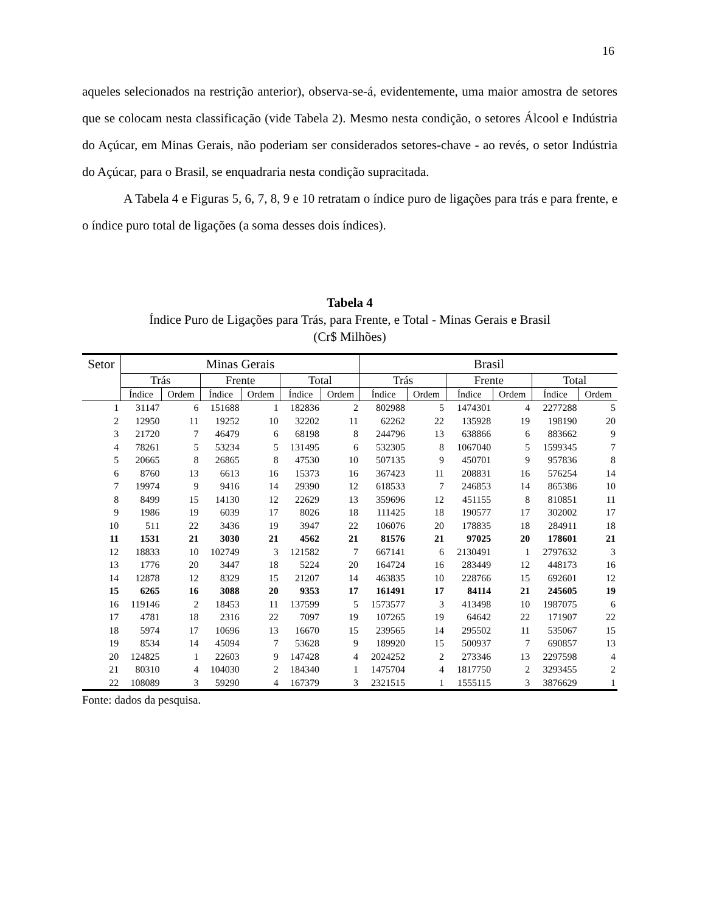16
aqueles selecionados na restrição anterior), observa-se-á, evidentemente, uma maior amostra de setores que se colocam nesta classificação (vide Tabela 2). Mesmo nesta condição, o setores Álcool e Indústria do Açúcar, em Minas Gerais, não poderiam ser considerados setores-chave - ao revés, o setor Indústria do Açúcar, para o Brasil, se enquadraria nesta condição supracitada.
A Tabela 4 e Figuras 5, 6, 7, 8, 9 e 10 retratam o índice puro de ligações para trás e para frente, e o índice puro total de ligações (a soma desses dois índices).
Tabela 4
Índice Puro de Ligações para Trás, para Frente, e Total - Minas Gerais e Brasil
(Cr$ Milhões)
| Setor | Minas Gerais | | | | | | Brasil | | | | | |
| --- | --- | --- | --- | --- | --- | --- | --- | --- | --- | --- | --- | --- |
| | Trás | | Frente | | Total | | Trás | | Frente | | Total | |
| | Índice | Ordem | Índice | Ordem | Índice | Ordem | Índice | Ordem | Índice | Ordem | Índice | Ordem |
| 1 | 31147 | 6 | 151688 | 1 | 182836 | 2 | 802988 | 5 | 1474301 | 4 | 2277288 | 5 |
| 2 | 12950 | 11 | 19252 | 10 | 32202 | 11 | 62262 | 22 | 135928 | 19 | 198190 | 20 |
| 3 | 21720 | 7 | 46479 | 6 | 68198 | 8 | 244796 | 13 | 638866 | 6 | 883662 | 9 |
| 4 | 78261 | 5 | 53234 | 5 | 131495 | 6 | 532305 | 8 | 1067040 | 5 | 1599345 | 7 |
| 5 | 20665 | 8 | 26865 | 8 | 47530 | 10 | 507135 | 9 | 450701 | 9 | 957836 | 8 |
| 6 | 8760 | 13 | 6613 | 16 | 15373 | 16 | 367423 | 11 | 208831 | 16 | 576254 | 14 |
| 7 | 19974 | 9 | 9416 | 14 | 29390 | 12 | 618533 | 7 | 246853 | 14 | 865386 | 10 |
| 8 | 8499 | 15 | 14130 | 12 | 22629 | 13 | 359696 | 12 | 451155 | 8 | 810851 | 11 |
| 9 | 1986 | 19 | 6039 | 17 | 8026 | 18 | 111425 | 18 | 190577 | 17 | 302002 | 17 |
| 10 | 511 | 22 | 3436 | 19 | 3947 | 22 | 106076 | 20 | 178835 | 18 | 284911 | 18 |
| 11 | 1531 | 21 | 3030 | 21 | 4562 | 21 | 81576 | 21 | 97025 | 20 | 178601 | 21 |
| 12 | 18833 | 10 | 102749 | 3 | 121582 | 7 | 667141 | 6 | 2130491 | 1 | 2797632 | 3 |
| 13 | 1776 | 20 | 3447 | 18 | 5224 | 20 | 164724 | 16 | 283449 | 12 | 448173 | 16 |
| 14 | 12878 | 12 | 8329 | 15 | 21207 | 14 | 463835 | 10 | 228766 | 15 | 692601 | 12 |
| 15 | 6265 | 16 | 3088 | 20 | 9353 | 17 | 161491 | 17 | 84114 | 21 | 245605 | 19 |
| 16 | 119146 | 2 | 18453 | 11 | 137599 | 5 | 1573577 | 3 | 413498 | 10 | 1987075 | 6 |
| 17 | 4781 | 18 | 2316 | 22 | 7097 | 19 | 107265 | 19 | 64642 | 22 | 171907 | 22 |
| 18 | 5974 | 17 | 10696 | 13 | 16670 | 15 | 239565 | 14 | 295502 | 11 | 535067 | 15 |
| 19 | 8534 | 14 | 45094 | 7 | 53628 | 9 | 189920 | 15 | 500937 | 7 | 690857 | 13 |
| 20 | 124825 | 1 | 22603 | 9 | 147428 | 4 | 2024252 | 2 | 273346 | 13 | 2297598 | 4 |
| 21 | 80310 | 4 | 104030 | 2 | 184340 | 1 | 1475704 | 4 | 1817750 | 2 | 3293455 | 2 |
| 22 | 108089 | 3 | 59290 | 4 | 167379 | 3 | 2321515 | 1 | 1555115 | 3 | 3876629 | 1 |
Fonte: dados da pesquisa.